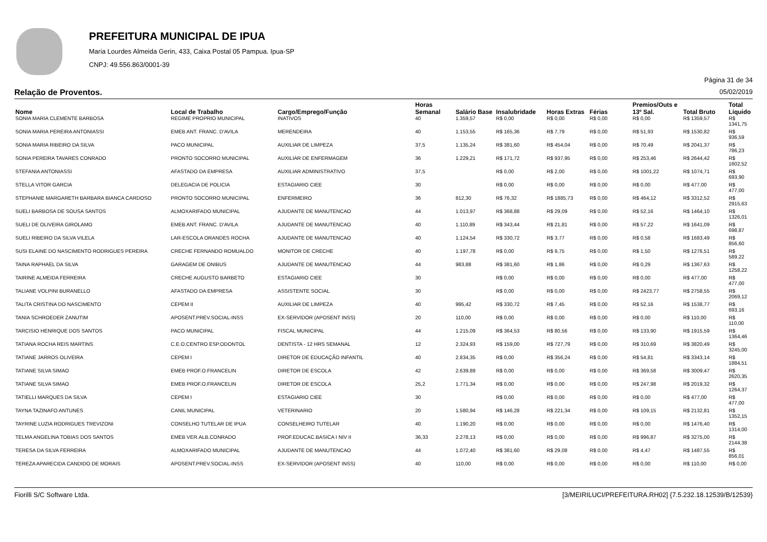PREFEITURA MUNICIPAL DE IPUA
Maria Lourdes Almeida Gerin, 433, Caixa Postal 05 Pampua. Ipua-SP
CNPJ: 49.556.863/0001-39
Página 31 de 34
Relação de Proventos. 05/02/2019
| Nome | Local de Trabalho | Cargo/Emprego/Função | Horas Semanal | Salário Base | Insalubridade | Horas Extras | Férias | Premios/Outs e 13º Sal. | Total Bruto | Total Líquido |
| --- | --- | --- | --- | --- | --- | --- | --- | --- | --- | --- |
| SONIA MARIA CLEMENTE BARBOSA | REGIME PROPRIO MUNICIPAL | INATIVOS | 40 | 1.359,57 | R$ 0,00 | R$ 0,00 | R$ 0,00 | R$ 0,00 | R$ 1359,57 | R$ 1341,75 |
| SONIA MARIA PEREIRA ANTONIASSI | EMEB ANT. FRANC. D'AVILA | MERENDEIRA | 40 | 1.153,55 | R$ 165,36 | R$ 7,79 | R$ 0,00 | R$ 51,93 | R$ 1530,82 | R$ 936,59 |
| SONIA MARIA RIBEIRO DA SILVA | PACO MUNICIPAL | AUXILIAR DE LIMPEZA | 37,5 | 1.135,24 | R$ 381,60 | R$ 454,04 | R$ 0,00 | R$ 70,49 | R$ 2041,37 | R$ 786,23 |
| SONIA PEREIRA TAVARES CONRADO | PRONTO SOCORRO MUNICIPAL | AUXILIAR DE ENFERMAGEM | 36 | 1.229,21 | R$ 171,72 | R$ 937,95 | R$ 0,00 | R$ 253,46 | R$ 2644,42 | R$ 1602,52 |
| STEFANIA ANTONIASSI | AFASTADO DA EMPRESA | AUXILIAR ADMINISTRATIVO | 37,5 | | R$ 0,00 | R$ 2,00 | R$ 0,00 | R$ 1001,22 | R$ 1074,71 | R$ 693,90 |
| STELLA VITOR GARCIA | DELEGACIA DE POLICIA | ESTAGIARIO CIEE | 30 | | R$ 0,00 | R$ 0,00 | R$ 0,00 | R$ 0,00 | R$ 477,00 | R$ 477,00 |
| STEPHANIE MARGARETH BARBARA BIANCA CARDOSO | PRONTO SOCORRO MUNICIPAL | ENFERMEIRO | 36 | 812,30 | R$ 76,32 | R$ 1885,73 | R$ 0,00 | R$ 464,12 | R$ 3312,52 | R$ 2915,63 |
| SUELI BARBOSA DE SOUSA SANTOS | ALMOXARIFADO MUNICIPAL | AJUDANTE DE MANUTENCAO | 44 | 1.013,97 | R$ 368,88 | R$ 29,09 | R$ 0,00 | R$ 52,16 | R$ 1464,10 | R$ 1326,01 |
| SUELI DE OLIVEIRA GIROLAMO | EMEB ANT. FRANC. D'AVILA | AJUDANTE DE MANUTENCAO | 40 | 1.110,89 | R$ 343,44 | R$ 21,81 | R$ 0,00 | R$ 57,22 | R$ 1641,09 | R$ 698,87 |
| SUELI RIBEIRO DA SILVA VILELA | LAR-ESCOLA ORANDES ROCHA | AJUDANTE DE MANUTENCAO | 40 | 1.124,54 | R$ 330,72 | R$ 3,77 | R$ 0,00 | R$ 0,58 | R$ 1683,49 | R$ 856,60 |
| SUSI ELAINE DO NASCIMENTO RODRIGUES PEREIRA | CRECHE FERNANDO ROMUALDO | MONITOR DE CRECHE | 40 | 1.197,78 | R$ 0,00 | R$ 9,75 | R$ 0,00 | R$ 1,50 | R$ 1276,51 | R$ 589,22 |
| TAINA RAPHAEL DA SILVA | GARAGEM DE ONIBUS | AJUDANTE DE MANUTENCAO | 44 | 983,88 | R$ 381,60 | R$ 1,86 | R$ 0,00 | R$ 0,29 | R$ 1367,63 | R$ 1258,22 |
| TAIRINE ALMEIDA FERREIRA | CRECHE AUGUSTO BARBETO | ESTAGIARIO CIEE | 30 | | R$ 0,00 | R$ 0,00 | R$ 0,00 | R$ 0,00 | R$ 477,00 | R$ 477,00 |
| TALIANE VOLPINI BURANELLO | AFASTADO DA EMPRESA | ASSISTENTE SOCIAL | 30 | | R$ 0,00 | R$ 0,00 | R$ 0,00 | R$ 2423,77 | R$ 2758,55 | R$ 2069,12 |
| TALITA CRISTINA DO NASCIMENTO | CEPEM II | AUXILIAR DE LIMPEZA | 40 | 995,42 | R$ 330,72 | R$ 7,45 | R$ 0,00 | R$ 52,16 | R$ 1538,77 | R$ 693,16 |
| TANIA SCHROEDER ZANUTIM | APOSENT.PREV.SOCIAL-INSS | EX-SERVIDOR (APOSENT INSS) | 20 | 110,00 | R$ 0,00 | R$ 0,00 | R$ 0,00 | R$ 0,00 | R$ 110,00 | R$ 110,00 |
| TARCISIO HENRIQUE DOS SANTOS | PACO MUNICIPAL | FISCAL MUNICIPAL | 44 | 1.215,09 | R$ 364,53 | R$ 80,56 | R$ 0,00 | R$ 133,90 | R$ 1915,59 | R$ 1364,46 |
| TATIANA ROCHA REIS MARTINS | C.E.O.CENTRO ESP.ODONTOL | DENTISTA - 12 HRS SEMANAL | 12 | 2.324,93 | R$ 159,00 | R$ 727,79 | R$ 0,00 | R$ 310,69 | R$ 3820,49 | R$ 3245,00 |
| TATIANE JARROS OLIVEIRA | CEPEM I | DIRETOR DE EDUCAÇÃO INFANTIL | 40 | 2.834,35 | R$ 0,00 | R$ 356,24 | R$ 0,00 | R$ 54,81 | R$ 3343,14 | R$ 1884,51 |
| TATIANE SILVA SIMAO | EMEB PROF.O.FRANCELIN | DIRETOR DE ESCOLA | 42 | 2.639,89 | R$ 0,00 | R$ 0,00 | R$ 0,00 | R$ 369,58 | R$ 3009,47 | R$ 2620,35 |
| TATIANE SILVA SIMAO | EMEB PROF.O.FRANCELIN | DIRETOR DE ESCOLA | 25,2 | 1.771,34 | R$ 0,00 | R$ 0,00 | R$ 0,00 | R$ 247,98 | R$ 2019,32 | R$ 1264,37 |
| TATIELLI MARQUES DA SILVA | CEPEM I | ESTAGIARIO CIEE | 30 | | R$ 0,00 | R$ 0,00 | R$ 0,00 | R$ 0,00 | R$ 477,00 | R$ 477,00 |
| TAYNA TAZINAFO ANTUNES | CANIL MUNICIPAL | VETERINARIO | 20 | 1.580,94 | R$ 146,28 | R$ 221,34 | R$ 0,00 | R$ 109,15 | R$ 2132,81 | R$ 1352,15 |
| TAYRINE LUZIA RODRIGUES TREVIZONI | CONSELHO TUTELAR DE IPUA | CONSELHEIRO TUTELAR | 40 | 1.190,20 | R$ 0,00 | R$ 0,00 | R$ 0,00 | R$ 0,00 | R$ 1476,40 | R$ 1314,00 |
| TELMA ANGELINA TOBIAS DOS SANTOS | EMEB VER.ALB.CONRADO | PROF.EDUCAC.BASICA I NIV II | 36,33 | 2.278,13 | R$ 0,00 | R$ 0,00 | R$ 0,00 | R$ 996,87 | R$ 3275,00 | R$ 2144,38 |
| TERESA DA SILVA FERREIRA | ALMOXARIFADO MUNICIPAL | AJUDANTE DE MANUTENCAO | 44 | 1.072,40 | R$ 381,60 | R$ 29,08 | R$ 0,00 | R$ 4,47 | R$ 1487,55 | R$ 856,01 |
| TEREZA APARECIDA CANDIDO DE MORAIS | APOSENT.PREV.SOCIAL-INSS | EX-SERVIDOR (APOSENT INSS) | 40 | 110,00 | R$ 0,00 | R$ 0,00 | R$ 0,00 | R$ 0,00 | R$ 110,00 | R$ 0,00 |
Fiorilli S/C Software Ltda. [3/MEIRILUCI/PREFEITURA.RH02] {7.5.232.18.12539/B/12539}